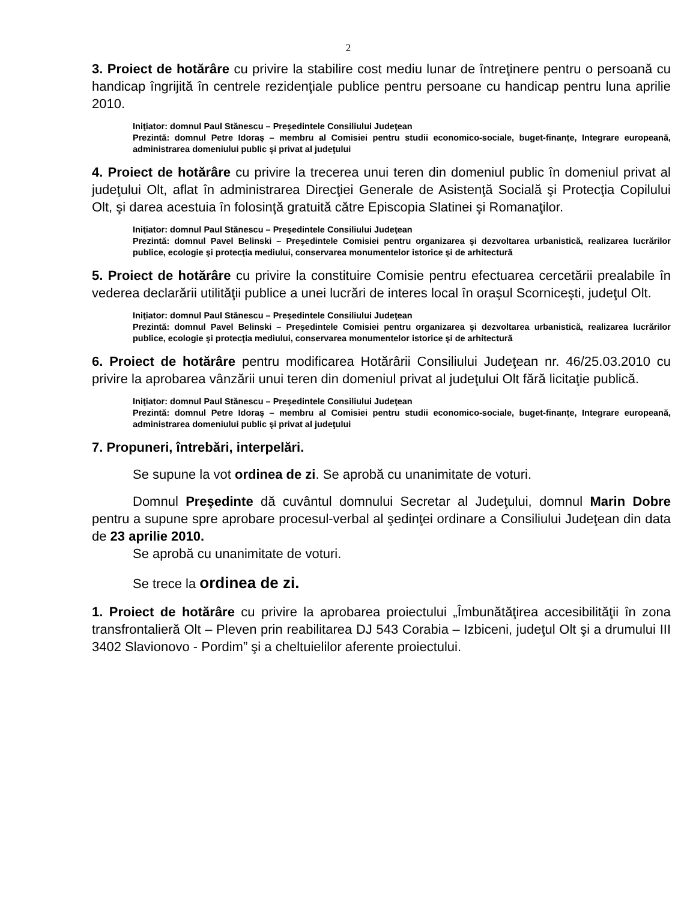2
3. Proiect de hotărâre cu privire la stabilire cost mediu lunar de întreţinere pentru o persoană cu handicap îngrijită în centrele rezidenţiale publice pentru persoane cu handicap pentru luna aprilie 2010.
Iniţiator: domnul Paul Stănescu – Preşedintele Consiliului Judeţean
Prezintă: domnul Petre Idoraş – membru al Comisiei pentru studii economico-sociale, buget-finanţe, Integrare europeană, administrarea domeniului public şi privat al judeţului
4. Proiect de hotărâre cu privire la trecerea unui teren din domeniul public în domeniul privat al judeţului Olt, aflat în administrarea Direcţiei Generale de Asistenţă Socială şi Protecţia Copilului Olt, şi darea acestuia în folosinţă gratuită către Episcopia Slatinei şi Romanaţilor.
Iniţiator: domnul Paul Stănescu – Preşedintele Consiliului Judeţean
Prezintă: domnul Pavel Belinski – Preşedintele Comisiei pentru organizarea şi dezvoltarea urbanistică, realizarea lucrărilor publice, ecologie şi protecţia mediului, conservarea monumentelor istorice şi de arhitectură
5. Proiect de hotărâre cu privire la constituire Comisie pentru efectuarea cercetării prealabile în vederea declarării utilităţii publice a unei lucrări de interes local în oraşul Scorniceşti, judeţul Olt.
Iniţiator: domnul Paul Stănescu – Preşedintele Consiliului Judeţean
Prezintă: domnul Pavel Belinski – Preşedintele Comisiei pentru organizarea şi dezvoltarea urbanistică, realizarea lucrărilor publice, ecologie şi protecţia mediului, conservarea monumentelor istorice şi de arhitectură
6. Proiect de hotărâre pentru modificarea Hotărârii Consiliului Judeţean nr. 46/25.03.2010 cu privire la aprobarea vânzării unui teren din domeniul privat al judeţului Olt fără licitaţie publică.
Iniţiator: domnul Paul Stănescu – Preşedintele Consiliului Judeţean
Prezintă: domnul Petre Idoraş – membru al Comisiei pentru studii economico-sociale, buget-finanţe, Integrare europeană, administrarea domeniului public şi privat al judeţului
7. Propuneri, întrebări, interpelări.
Se supune la vot ordinea de zi. Se aprobă cu unanimitate de voturi.
Domnul Preşedinte dă cuvântul domnului Secretar al Judeţului, domnul Marin Dobre pentru a supune spre aprobare procesul-verbal al şedinţei ordinare a Consiliului Judeţean din data de 23 aprilie 2010.
Se aprobă cu unanimitate de voturi.
Se trece la ordinea de zi.
1. Proiect de hotărâre cu privire la aprobarea proiectului „Îmbunătăţirea accesibilităţii în zona transfrontalieră Olt – Pleven prin reabilitarea DJ 543 Corabia – Izbiceni, judeţul Olt şi a drumului III 3402 Slavionovo - Pordim” şi a cheltuielilor aferente proiectului.